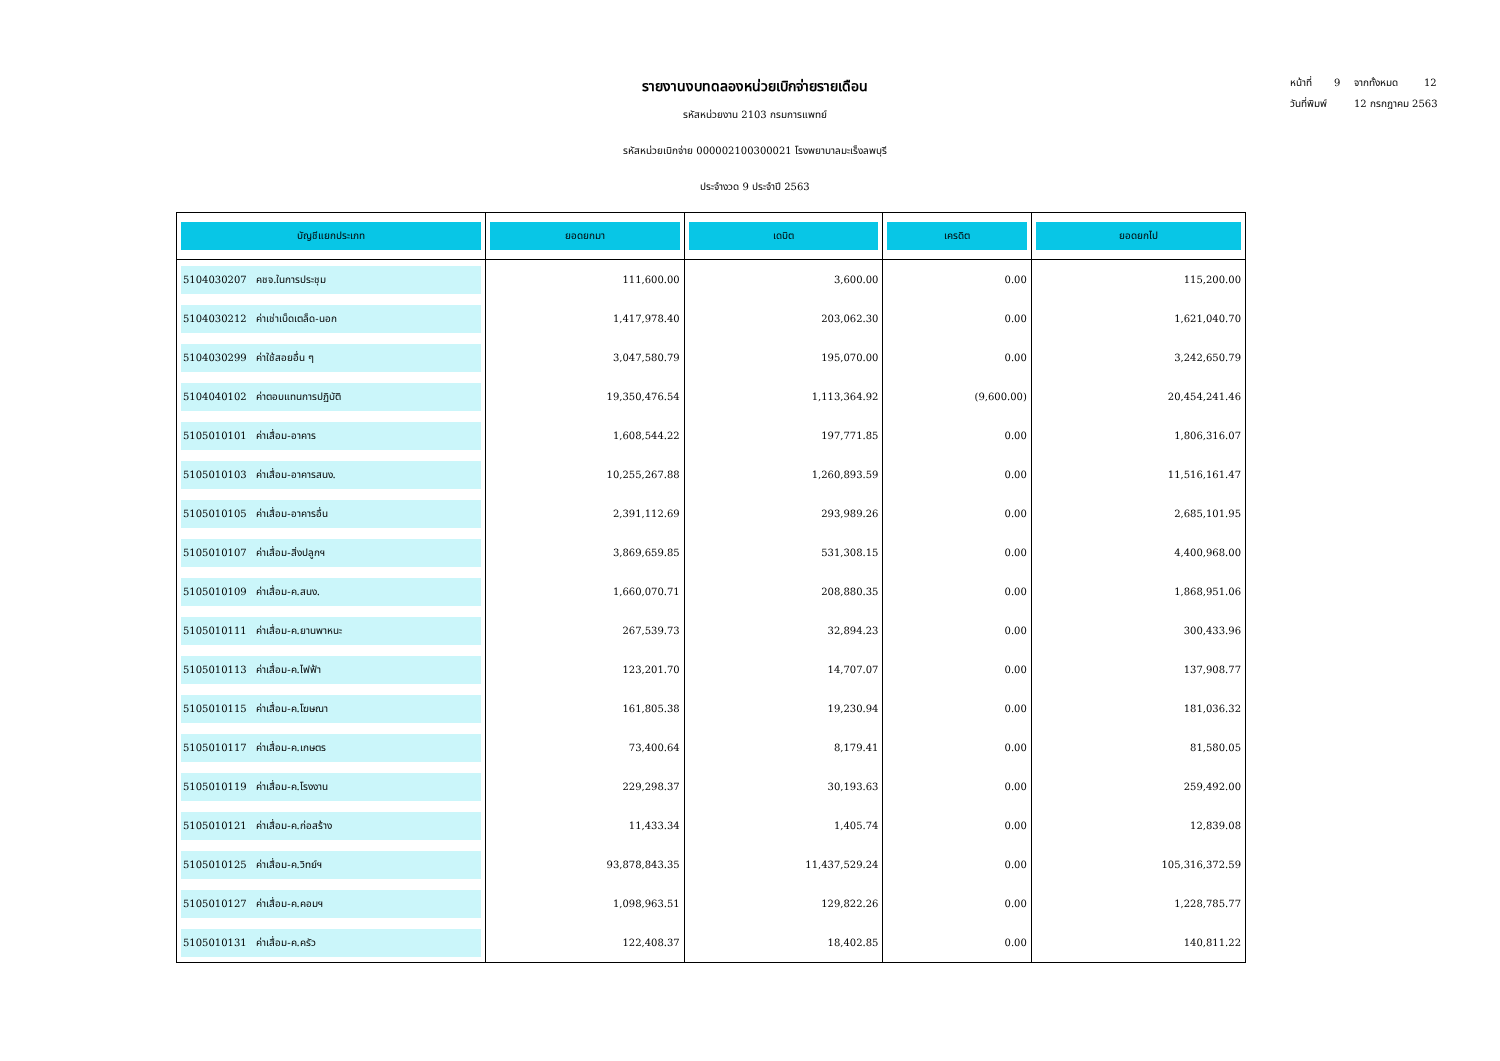หน้าที่ 9 จากทั้งหมด 12
วันที่พิมพ์ 12 กรกฎาคม 2563
รายงานงบทดลองหน่วยเบิกจ่ายรายเดือน
รหัสหน่วยงาน 2103 กรมการแพทย์
รหัสหน่วยเบิกจ่าย 000002100300021 โรงพยาบาลมะเร็งลพบุรี
ประจำงวด 9 ประจำปี 2563
| บัญชีแยกประเภท | ยอดยกมา | เดบิต | เครดิต | ยอดยกไป |
| --- | --- | --- | --- | --- |
| 5104030207 คชจ.ในการประชุม | 111,600.00 | 3,600.00 | 0.00 | 115,200.00 |
| 5104030212 ค่าเช่าเบ็ดเตล็ด-นอก | 1,417,978.40 | 203,062.30 | 0.00 | 1,621,040.70 |
| 5104030299 ค่าใช้สอยอื่น ๆ | 3,047,580.79 | 195,070.00 | 0.00 | 3,242,650.79 |
| 5104040102 ค่าตอบแทนการปฏิบัติ | 19,350,476.54 | 1,113,364.92 | (9,600.00) | 20,454,241.46 |
| 5105010101 ค่าเสื่อม-อาคาร | 1,608,544.22 | 197,771.85 | 0.00 | 1,806,316.07 |
| 5105010103 ค่าเสื่อม-อาคารสนง. | 10,255,267.88 | 1,260,893.59 | 0.00 | 11,516,161.47 |
| 5105010105 ค่าเสื่อม-อาคารอื่น | 2,391,112.69 | 293,989.26 | 0.00 | 2,685,101.95 |
| 5105010107 ค่าเสื่อม-สิ่งปลูกฯ | 3,869,659.85 | 531,308.15 | 0.00 | 4,400,968.00 |
| 5105010109 ค่าเสื่อม-ค.สนง. | 1,660,070.71 | 208,880.35 | 0.00 | 1,868,951.06 |
| 5105010111 ค่าเสื่อม-ค.ยานพาหนะ | 267,539.73 | 32,894.23 | 0.00 | 300,433.96 |
| 5105010113 ค่าเสื่อม-ค.ไฟฟ้า | 123,201.70 | 14,707.07 | 0.00 | 137,908.77 |
| 5105010115 ค่าเสื่อม-ค.โฆษณา | 161,805.38 | 19,230.94 | 0.00 | 181,036.32 |
| 5105010117 ค่าเสื่อม-ค.เกษตร | 73,400.64 | 8,179.41 | 0.00 | 81,580.05 |
| 5105010119 ค่าเสื่อม-ค.โรงงาน | 229,298.37 | 30,193.63 | 0.00 | 259,492.00 |
| 5105010121 ค่าเสื่อม-ค.ก่อสร้าง | 11,433.34 | 1,405.74 | 0.00 | 12,839.08 |
| 5105010125 ค่าเสื่อม-ค.วิทย์ฯ | 93,878,843.35 | 11,437,529.24 | 0.00 | 105,316,372.59 |
| 5105010127 ค่าเสื่อม-ค.คอมฯ | 1,098,963.51 | 129,822.26 | 0.00 | 1,228,785.77 |
| 5105010131 ค่าเสื่อม-ค.ครัว | 122,408.37 | 18,402.85 | 0.00 | 140,811.22 |